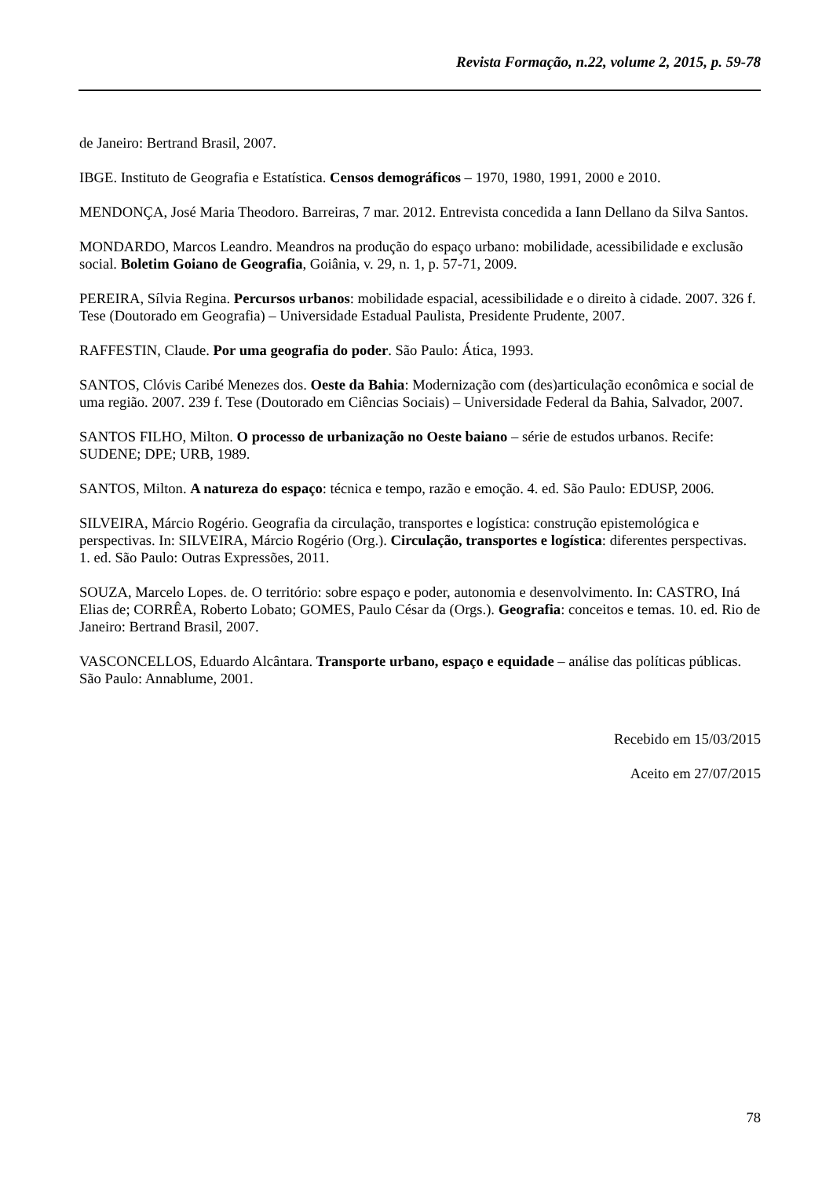Revista Formação, n.22, volume 2, 2015, p. 59-78
de Janeiro: Bertrand Brasil, 2007.
IBGE. Instituto de Geografia e Estatística. Censos demográficos – 1970, 1980, 1991, 2000 e 2010.
MENDONÇA, José Maria Theodoro. Barreiras, 7 mar. 2012. Entrevista concedida a Iann Dellano da Silva Santos.
MONDARDO, Marcos Leandro. Meandros na produção do espaço urbano: mobilidade, acessibilidade e exclusão social. Boletim Goiano de Geografia, Goiânia, v. 29, n. 1, p. 57-71, 2009.
PEREIRA, Sílvia Regina. Percursos urbanos: mobilidade espacial, acessibilidade e o direito à cidade. 2007. 326 f. Tese (Doutorado em Geografia) – Universidade Estadual Paulista, Presidente Prudente, 2007.
RAFFESTIN, Claude. Por uma geografia do poder. São Paulo: Ática, 1993.
SANTOS, Clóvis Caribé Menezes dos. Oeste da Bahia: Modernização com (des)articulação econômica e social de uma região. 2007. 239 f. Tese (Doutorado em Ciências Sociais) – Universidade Federal da Bahia, Salvador, 2007.
SANTOS FILHO, Milton. O processo de urbanização no Oeste baiano – série de estudos urbanos. Recife: SUDENE; DPE; URB, 1989.
SANTOS, Milton. A natureza do espaço: técnica e tempo, razão e emoção. 4. ed. São Paulo: EDUSP, 2006.
SILVEIRA, Márcio Rogério. Geografia da circulação, transportes e logística: construção epistemológica e perspectivas. In: SILVEIRA, Márcio Rogério (Org.). Circulação, transportes e logística: diferentes perspectivas. 1. ed. São Paulo: Outras Expressões, 2011.
SOUZA, Marcelo Lopes. de. O território: sobre espaço e poder, autonomia e desenvolvimento. In: CASTRO, Iná Elias de; CORRÊA, Roberto Lobato; GOMES, Paulo César da (Orgs.). Geografia: conceitos e temas. 10. ed. Rio de Janeiro: Bertrand Brasil, 2007.
VASCONCELLOS, Eduardo Alcântara. Transporte urbano, espaço e equidade – análise das políticas públicas. São Paulo: Annablume, 2001.
Recebido em 15/03/2015
Aceito em 27/07/2015
78